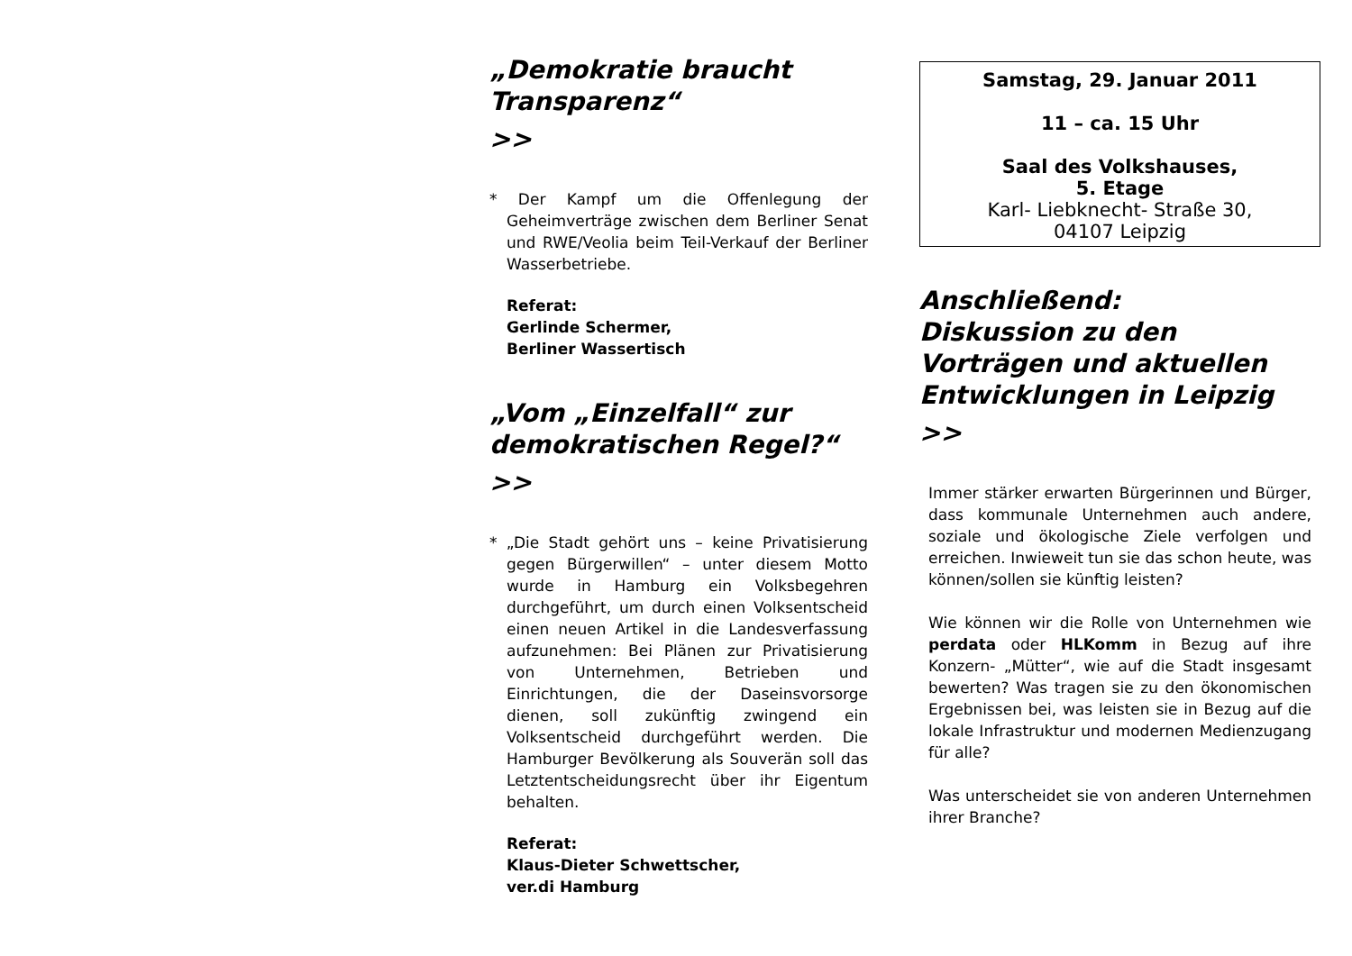„Demokratie braucht Transparenz“
>>
* Der Kampf um die Offenlegung der Geheimverträge zwischen dem Berliner Senat und RWE/Veolia beim Teil-Verkauf der Berliner Wasserbetriebe.
Referat:
Gerlinde Schermer,
Berliner Wassertisch
„Vom „Einzelfall“ zur demokratischen Regel?“
>>
* „Die Stadt gehört uns – keine Privatisierung gegen Bürgerwillen“ – unter diesem Motto wurde in Hamburg ein Volksbegehren durchgeführt, um durch einen Volksentscheid einen neuen Artikel in die Landesverfassung aufzunehmen: Bei Plänen zur Privatisierung von Unternehmen, Betrieben und Einrichtungen, die der Daseinsvorsorge dienen, soll zukünftig zwingend ein Volksentscheid durchgeführt werden. Die Hamburger Bevölkerung als Souverän soll das Letztentscheidungsrecht über ihr Eigentum behalten.
Referat:
Klaus-Dieter Schwettscher,
ver.di Hamburg
Samstag, 29. Januar 2011
11 – ca. 15 Uhr
Saal des Volkshauses,
5. Etage
Karl- Liebknecht- Straße 30,
04107 Leipzig
Anschließend:
Diskussion zu den Vorträgen und aktuellen Entwicklungen in Leipzig
>>
Immer stärker erwarten Bürgerinnen und Bürger, dass kommunale Unternehmen auch andere, soziale und ökologische Ziele verfolgen und erreichen. Inwieweit tun sie das schon heute, was können/sollen sie künftig leisten?
Wie können wir die Rolle von Unternehmen wie perdata oder HLKomm in Bezug auf ihre Konzern- „Mütter“, wie auf die Stadt insgesamt bewerten? Was tragen sie zu den ökonomischen Ergebnissen bei, was leisten sie in Bezug auf die lokale Infrastruktur und modernen Medienzugang für alle?
Was unterscheidet sie von anderen Unternehmen ihrer Branche?